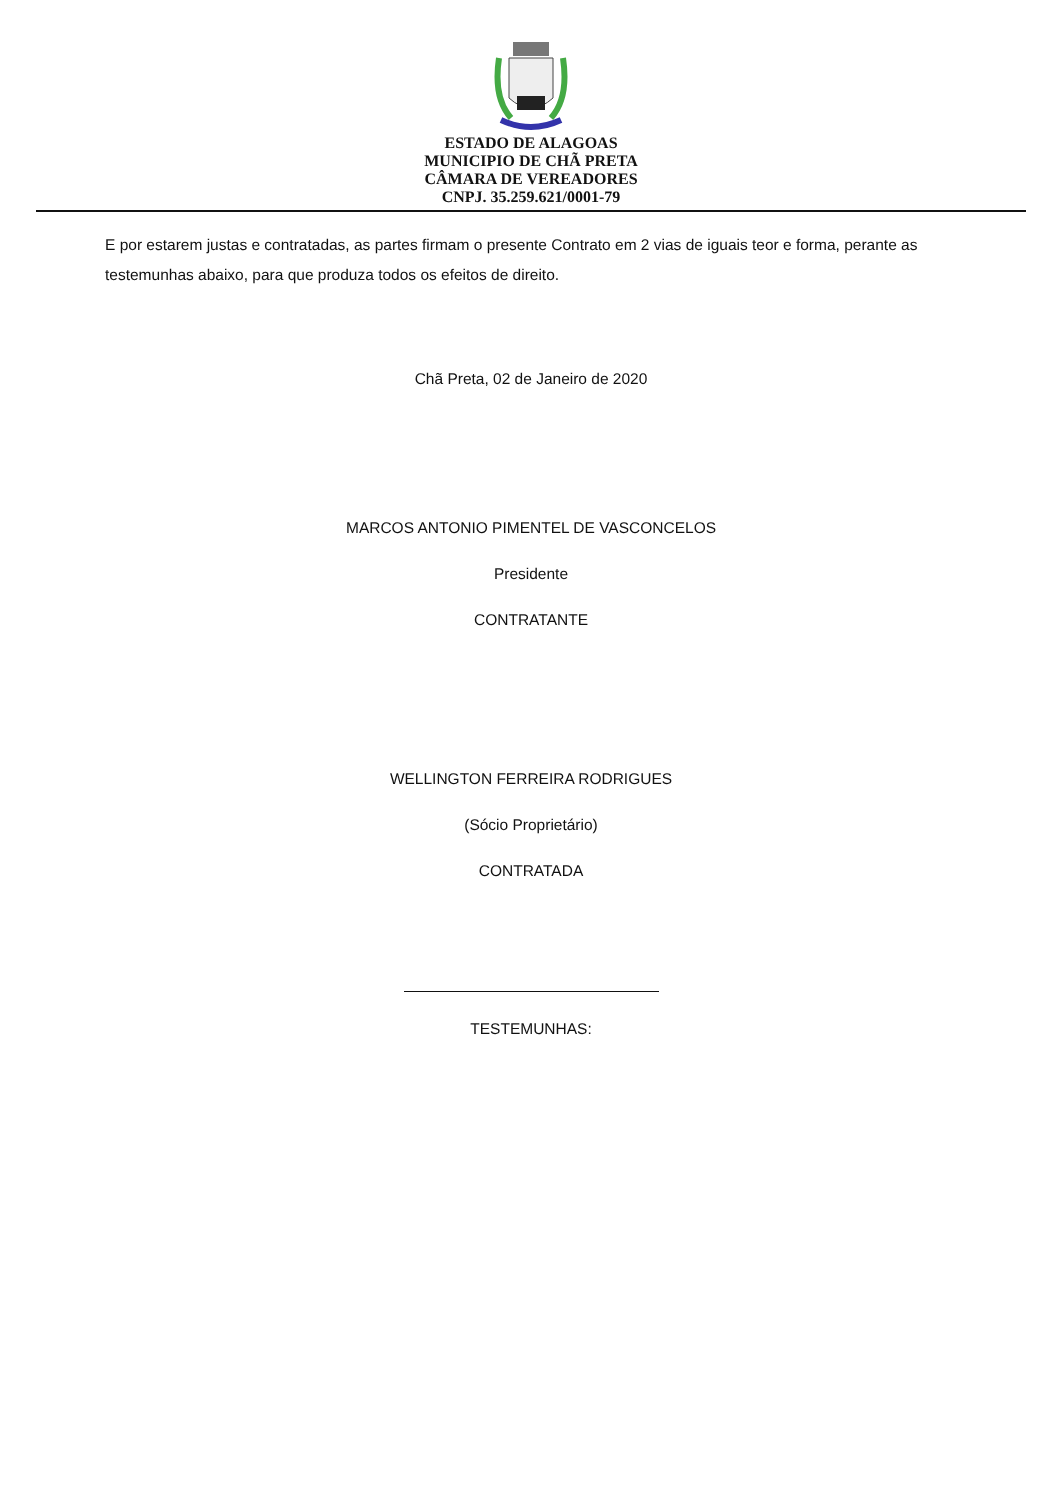ESTADO DE ALAGOAS
MUNICIPIO DE CHÃ PRETA
CÂMARA DE VEREADORES
CNPJ. 35.259.621/0001-79
E por estarem justas e contratadas, as partes firmam o presente Contrato em 2 vias de iguais teor e forma, perante as testemunhas abaixo, para que produza todos os efeitos de direito.
Chã Preta, 02 de Janeiro de 2020
MARCOS ANTONIO PIMENTEL DE VASCONCELOS
Presidente
CONTRATANTE
WELLINGTON FERREIRA RODRIGUES
(Sócio Proprietário)
CONTRATADA
TESTEMUNHAS: